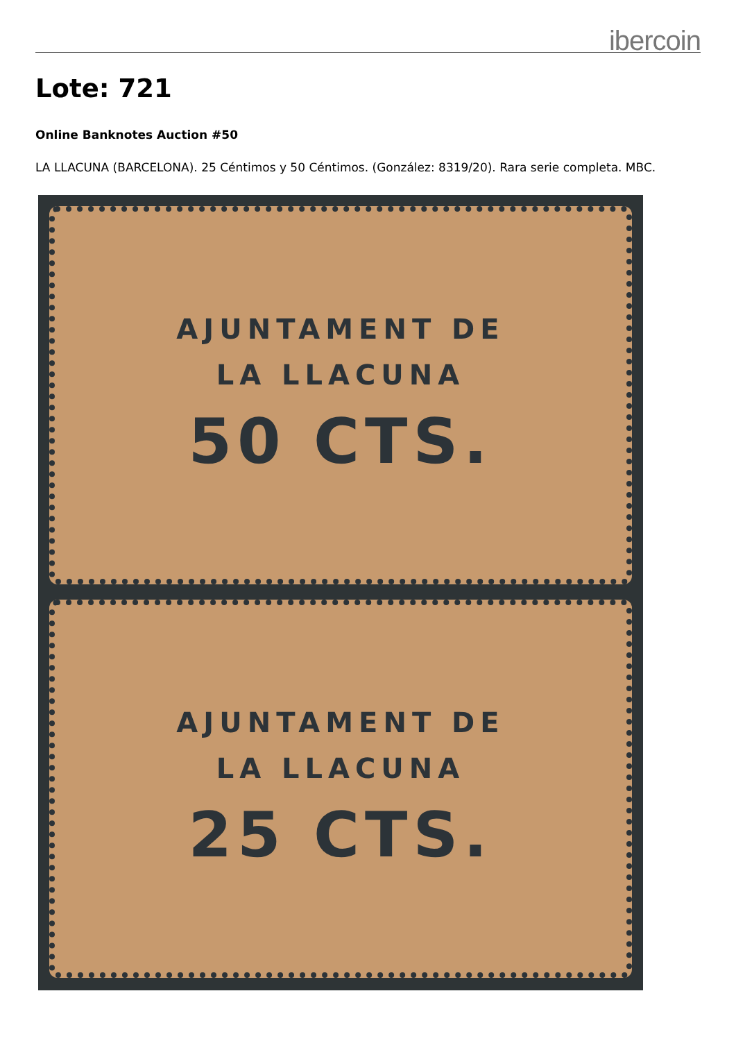ibercoin
Lote: 721
Online Banknotes Auction #50
LA LLACUNA (BARCELONA). 25 Céntimos y 50 Céntimos. (González: 8319/20). Rara serie completa. MBC.
AJUNTAMENT DE
LA LLACUNA
50 CTS.
AJUNTAMENT DE
LA LLACUNA
25 CTS.